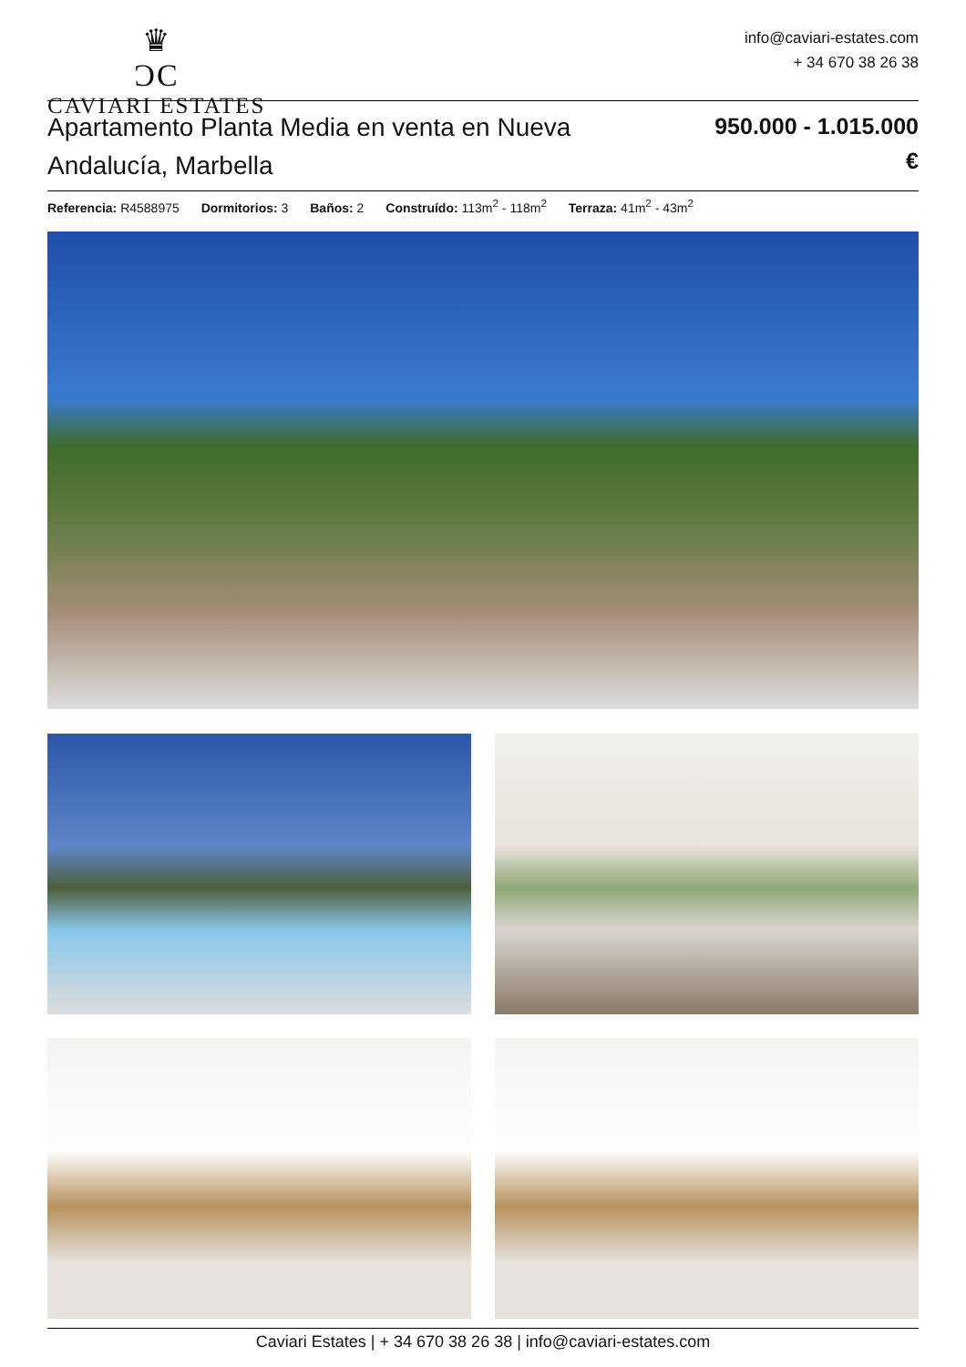♛
ƆC
CAVIARI ESTATES
info@caviari-estates.com
+ 34 670 38 26 38
Apartamento Planta Media en venta en Nueva Andalucía, Marbella
950.000 - 1.015.000
€
Referencia: R4588975 Dormitorios: 3 Baños: 2 Construído: 113m<sup>2</sup> - 118m<sup>2</sup> Terraza: 41m<sup>2</sup> - 43m<sup>2</sup>
Caviari Estates | + 34 670 38 26 38 | info@caviari-estates.com